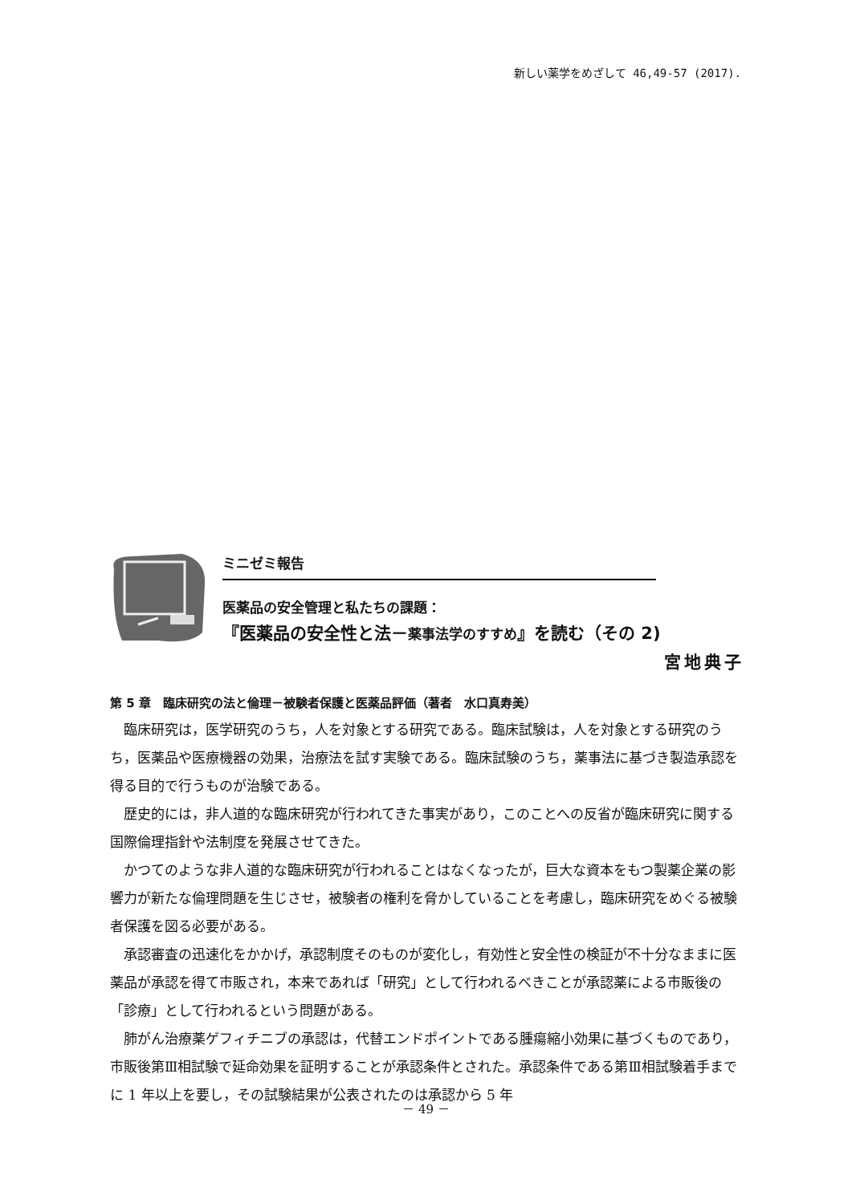新しい薬学をめざして 46,49-57 (2017).
ミニゼミ報告
医薬品の安全管理と私たちの課題：
『医薬品の安全性と法－薬事法学のすすめ』を読む（その 2)
宮地典子
第 5 章　臨床研究の法と倫理－被験者保護と医薬品評価（著者　水口真寿美）
臨床研究は，医学研究のうち，人を対象とする研究である。臨床試験は，人を対象とする研究のうち，医薬品や医療機器の効果，治療法を試す実験である。臨床試験のうち，薬事法に基づき製造承認を得る目的で行うものが治験である。
歴史的には，非人道的な臨床研究が行われてきた事実があり，このことへの反省が臨床研究に関する国際倫理指針や法制度を発展させてきた。
かつてのような非人道的な臨床研究が行われることはなくなったが，巨大な資本をもつ製薬企業の影響力が新たな倫理問題を生じさせ，被験者の権利を脅かしていることを考慮し，臨床研究をめぐる被験者保護を図る必要がある。
承認審査の迅速化をかかげ，承認制度そのものが変化し，有効性と安全性の検証が不十分なままに医薬品が承認を得て市販され，本来であれば「研究」として行われるべきことが承認薬による市販後の「診療」として行われるという問題がある。
肺がん治療薬ゲフィチニブの承認は，代替エンドポイントである腫瘍縮小効果に基づくものであり，市販後第Ⅲ相試験で延命効果を証明することが承認条件とされた。承認条件である第Ⅲ相試験着手までに 1 年以上を要し，その試験結果が公表されたのは承認から 5 年
－ 49 －